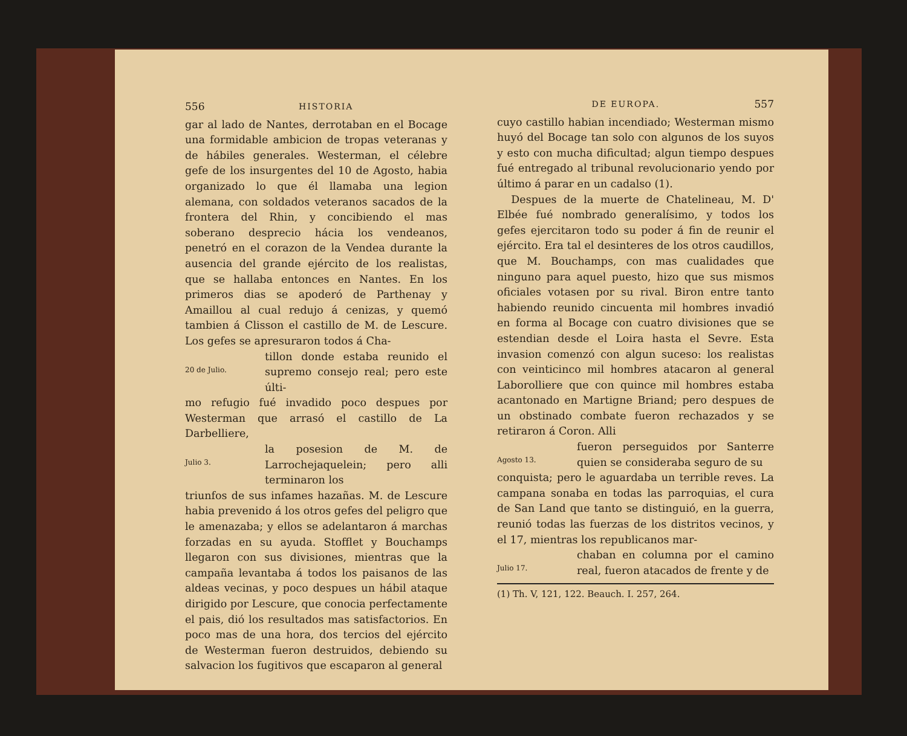556 HISTORIA
gar al lado de Nantes, derrotaban en el Bocage una formidable ambicion de tropas veteranas y de hábiles generales. Westerman, el célebre gefe de los insurgentes del 10 de Agosto, habia organizado lo que él llamaba una legion alemana, con soldados veteranos sacados de la frontera del Rhin, y concibiendo el mas soberano desprecio hácia los vendeanos, penetró en el corazon de la Vendea durante la ausencia del grande ejército de los realistas, que se hallaba entonces en Nantes. En los primeros dias se apoderó de Parthenay y Amaillou al cual redujo á cenizas, y quemó tambien á Clisson el castillo de M. de Lescure. Los gefes se apresuraron todos á Cha-
20 de Julio.
tillon donde estaba reunido el supremo consejo real; pero este últi-
mo refugio fué invadido poco despues por Westerman que arrasó el castillo de La Darbelliere,
Julio 3.
la posesion de M. de Larrochejaquelein; pero alli terminaron los
triunfos de sus infames hazañas. M. de Lescure habia prevenido á los otros gefes del peligro que le amenazaba; y ellos se adelantaron á marchas forzadas en su ayuda. Stofflet y Bouchamps llegaron con sus divisiones, mientras que la campaña levantaba á todos los paisanos de las aldeas vecinas, y poco despues un hábil ataque dirigido por Lescure, que conocia perfectamente el pais, dió los resultados mas satisfactorios. En poco mas de una hora, dos tercios del ejército de Westerman fueron destruidos, debiendo su salvacion los fugitivos que escaparon al general
DE EUROPA. 557
cuyo castillo habian incendiado; Westerman mismo huyó del Bocage tan solo con algunos de los suyos y esto con mucha dificultad; algun tiempo despues fué entregado al tribunal revolucionario yendo por último á parar en un cadalso (1).
Despues de la muerte de Chatelineau, M. D' Elbée fué nombrado generalísimo, y todos los gefes ejercitaron todo su poder á fin de reunir el ejército. Era tal el desinteres de los otros caudillos, que M. Bouchamps, con mas cualidades que ninguno para aquel puesto, hizo que sus mismos oficiales votasen por su rival. Biron entre tanto habiendo reunido cincuenta mil hombres invadió en forma al Bocage con cuatro divisiones que se estendian desde el Loira hasta el Sevre. Esta invasion comenzó con algun suceso: los realistas con veinticinco mil hombres atacaron al general Laborolliere que con quince mil hombres estaba acantonado en Martigne Briand; pero despues de un obstinado combate fueron rechazados y se retiraron á Coron. Alli
Agosto 13.
fueron perseguidos por Santerre quien se consideraba seguro de su
conquista; pero le aguardaba un terrible reves. La campana sonaba en todas las parroquias, el cura de San Land que tanto se distinguió, en la guerra, reunió todas las fuerzas de los distritos vecinos, y el 17, mientras los republicanos mar-
Julio 17.
chaban en columna por el camino real, fueron atacados de frente y de
(1) Th. V, 121, 122. Beauch. I. 257, 264.